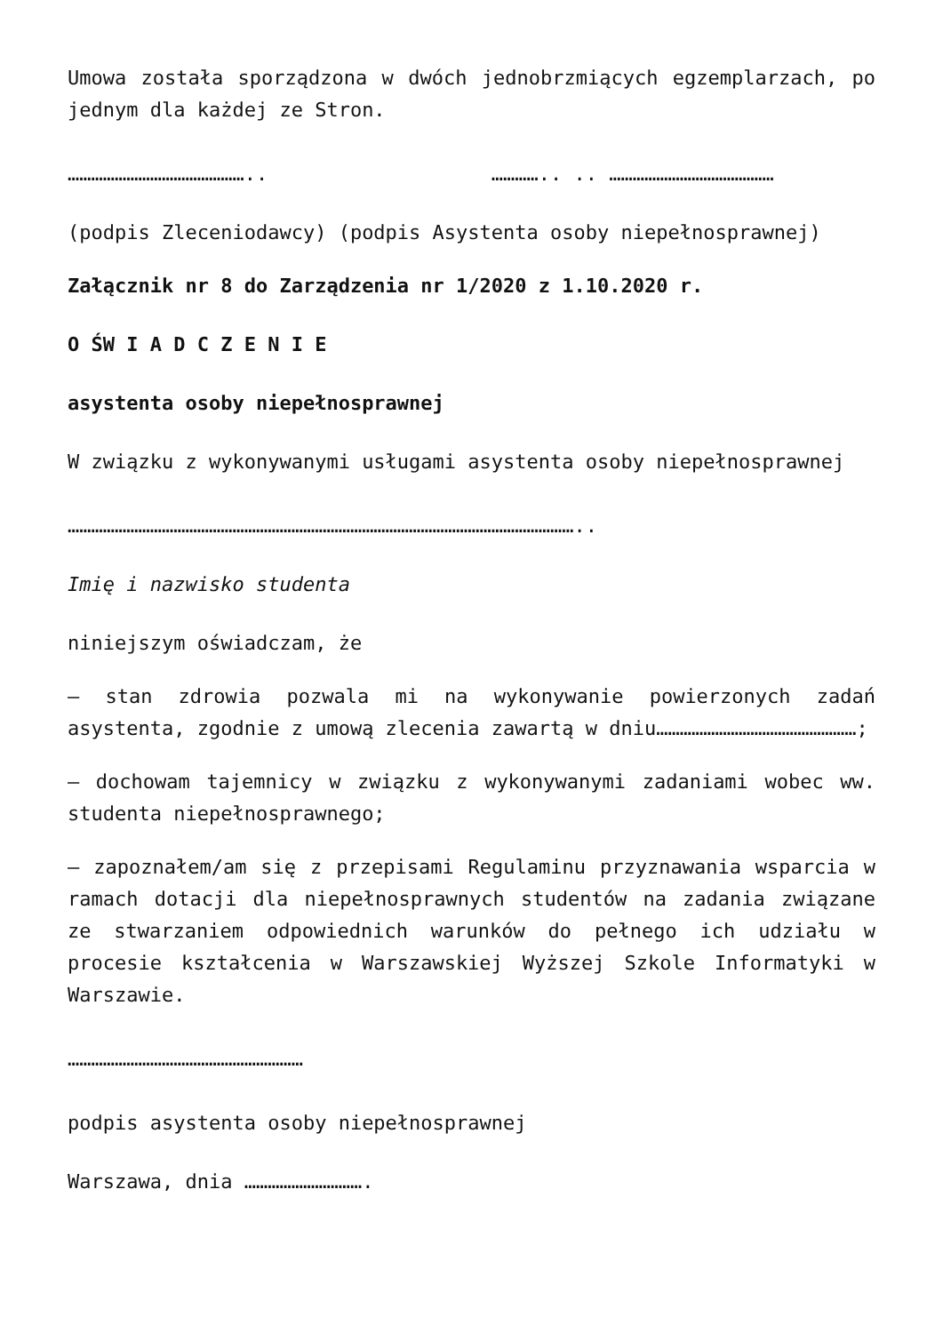Umowa została sporządzona w dwóch jednobrzmiących egzemplarzach, po jednym dla każdej ze Stron.
……………………………………….. ………….. .. ……………………………………
(podpis Zleceniodawcy) (podpis Asystenta osoby niepełnosprawnej)
Załącznik nr 8 do Zarządzenia nr 1/2020 z 1.10.2020 r.
O ŚW I A D C Z E N I E
asystenta osoby niepełnosprawnej
W związku z wykonywanymi usługami asystenta osoby niepełnosprawnej
…………………………………………………………………………………………………………………..
Imię i nazwisko studenta
niniejszym oświadczam, że
– stan zdrowia pozwala mi na wykonywanie powierzonych zadań asystenta, zgodnie z umową zlecenia zawartą w dniu……………………………………………;
– dochowam tajemnicy w związku z wykonywanymi zadaniami wobec ww. studenta niepełnosprawnego;
– zapoznałem/am się z przepisami Regulaminu przyznawania wsparcia w ramach dotacji dla niepełnosprawnych studentów na zadania związane ze stwarzaniem odpowiednich warunków do pełnego ich udziału w procesie kształcenia w Warszawskiej Wyższej Szkole Informatyki w Warszawie.
……………………………………………………
podpis asystenta osoby niepełnosprawnej
Warszawa, dnia ………………………….